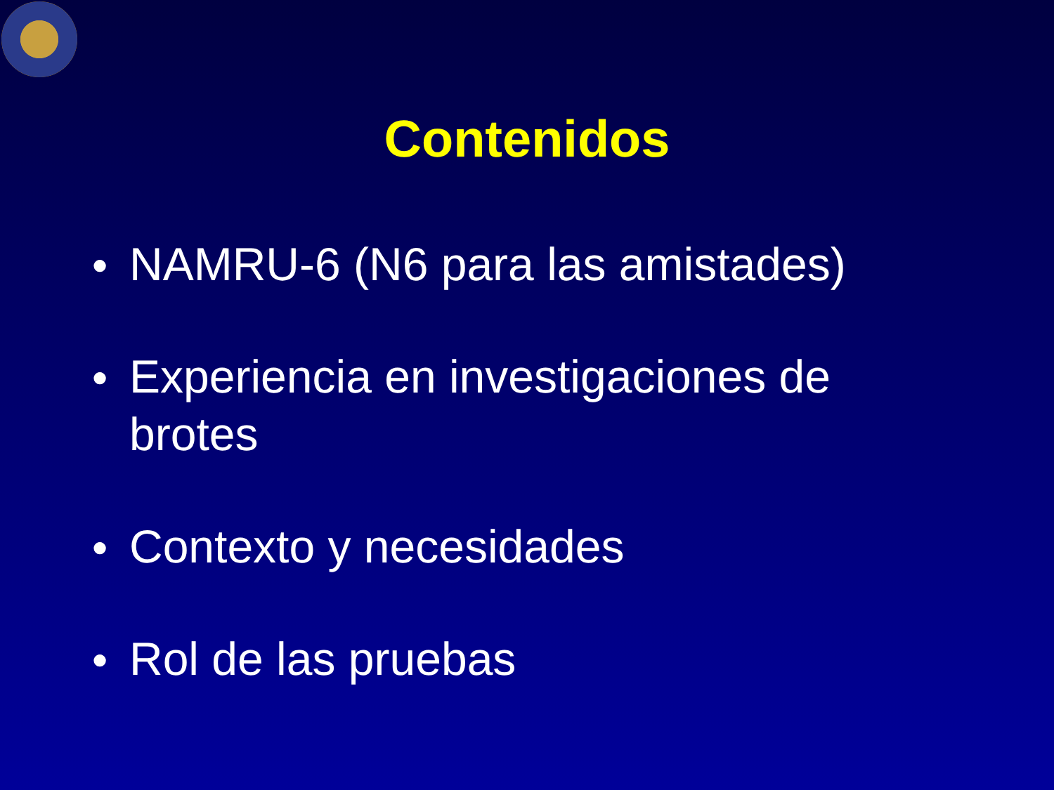Contenidos
● NAMRU-6 (N6 para las amistades)
● Experiencia en investigaciones de brotes
● Contexto y necesidades
● Rol de las pruebas